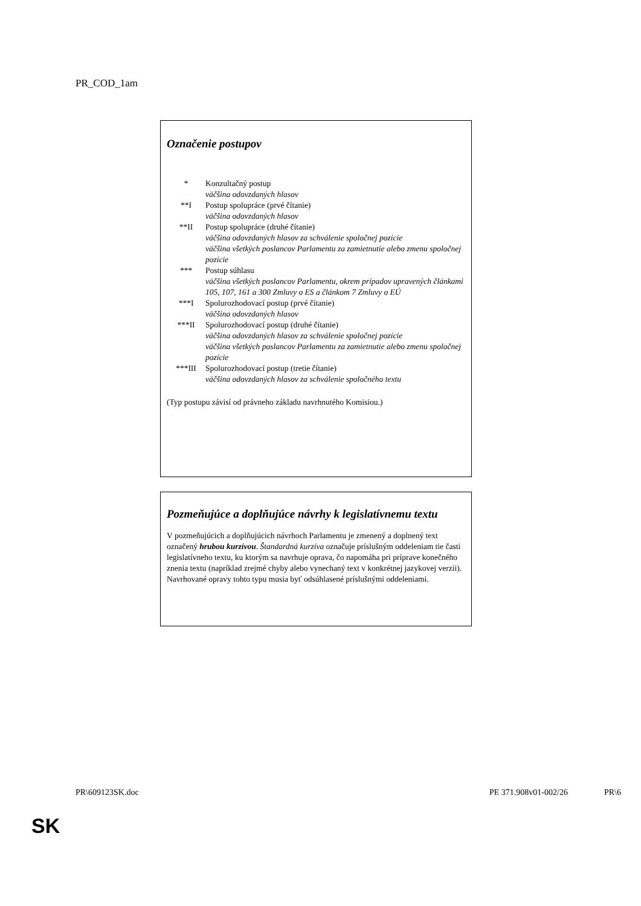PR_COD_1am
Označenie postupov
* Konzultačný postup
väčšina odovzdaných hlasov
**I Postup spolupráce (prvé čítanie)
väčšina odovzdaných hlasov
**II Postup spolupráce (druhé čítanie)
väčšina odovzdaných hlasov za schválenie spoločnej pozície
väčšina všetkých poslancov Parlamentu za zamietnutie alebo zmenu spoločnej pozície
*** Postup súhlasu
väčšina všetkých poslancov Parlamentu, okrem prípadov upravených článkami 105, 107, 161 a 300 Zmluvy o ES a článkom 7 Zmluvy o EÚ
***I Spolurozhodovací postup (prvé čítanie)
väčšina odovzdaných hlasov
***II Spolurozhodovací postup (druhé čítanie)
väčšina odovzdaných hlasov za schválenie spoločnej pozície
väčšina všetkých poslancov Parlamentu za zamietnutie alebo zmenu spoločnej pozície
***III Spolurozhodovací postup (tretie čítanie)
väčšina odovzdaných hlasov za schválenie spoločného textu
(Typ postupu závisí od právneho základu navrhnutého Komisiou.)
Pozmeňujúce a doplňujúce návrhy k legislatívnemu textu
V pozmeňujúcich a doplňujúcich návrhoch Parlamentu je zmenený a doplnený text označený hrubou kurzívou. Štandardná kurzíva označuje príslušným oddeleniam tie časti legislatívneho textu, ku ktorým sa navrhuje oprava, čo napomáha pri príprave konečného znenia textu (napríklad zrejmé chyby alebo vynechaný text v konkrétnej jazykovej verzii). Navrhované opravy tohto typu musia byť odsúhlasené príslušnými oddeleniami.
PR\609123SK.doc PE 371.908v01-002/26 PR\6
SK